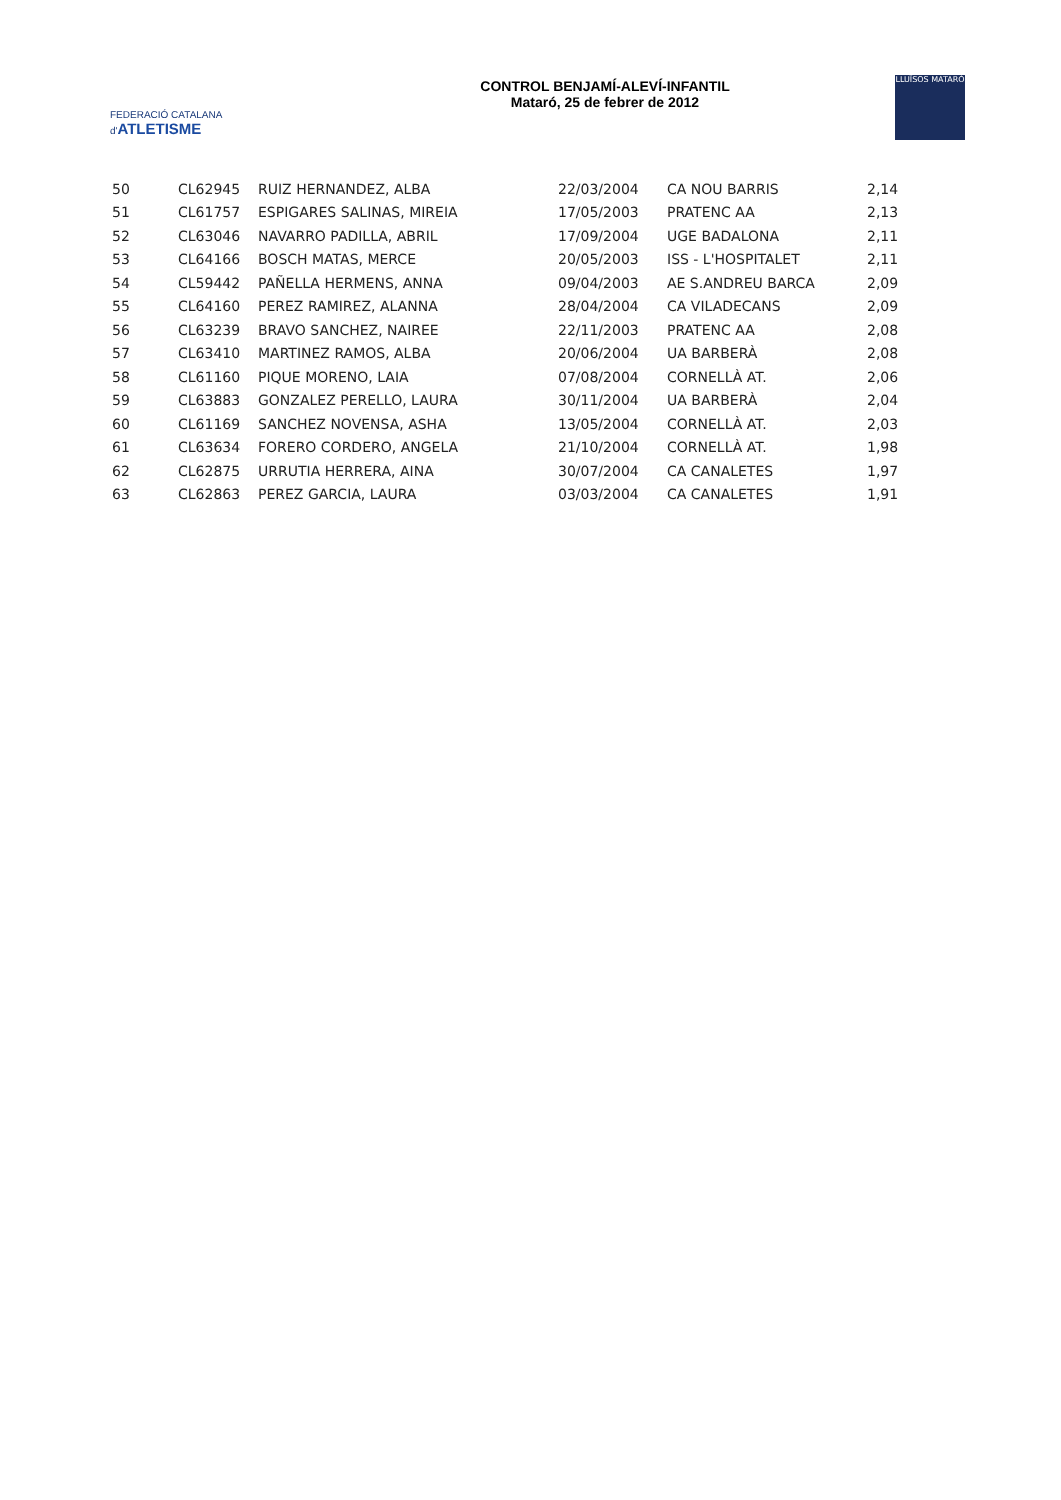FEDERACIÓ CATALANA d'ATLETISME
CONTROL BENJAMÍ-ALEVÍ-INFANTIL
Mataró, 25 de febrer de 2012
LLUÏSOS MATARÓ
| 50 | CL62945 | RUIZ HERNANDEZ, ALBA | 22/03/2004 | CA NOU BARRIS | 2,14 |
| 51 | CL61757 | ESPIGARES SALINAS, MIREIA | 17/05/2003 | PRATENC AA | 2,13 |
| 52 | CL63046 | NAVARRO PADILLA, ABRIL | 17/09/2004 | UGE BADALONA | 2,11 |
| 53 | CL64166 | BOSCH MATAS, MERCE | 20/05/2003 | ISS - L'HOSPITALET | 2,11 |
| 54 | CL59442 | PAÑELLA HERMENS, ANNA | 09/04/2003 | AE S.ANDREU BARCA | 2,09 |
| 55 | CL64160 | PEREZ RAMIREZ, ALANNA | 28/04/2004 | CA VILADECANS | 2,09 |
| 56 | CL63239 | BRAVO SANCHEZ, NAIREE | 22/11/2003 | PRATENC AA | 2,08 |
| 57 | CL63410 | MARTINEZ RAMOS, ALBA | 20/06/2004 | UA BARBERÀ | 2,08 |
| 58 | CL61160 | PIQUE MORENO, LAIA | 07/08/2004 | CORNELLÀ AT. | 2,06 |
| 59 | CL63883 | GONZALEZ PERELLO, LAURA | 30/11/2004 | UA BARBERÀ | 2,04 |
| 60 | CL61169 | SANCHEZ NOVENSA, ASHA | 13/05/2004 | CORNELLÀ AT. | 2,03 |
| 61 | CL63634 | FORERO CORDERO, ANGELA | 21/10/2004 | CORNELLÀ AT. | 1,98 |
| 62 | CL62875 | URRUTIA HERRERA, AINA | 30/07/2004 | CA CANALETES | 1,97 |
| 63 | CL62863 | PEREZ GARCIA, LAURA | 03/03/2004 | CA CANALETES | 1,91 |